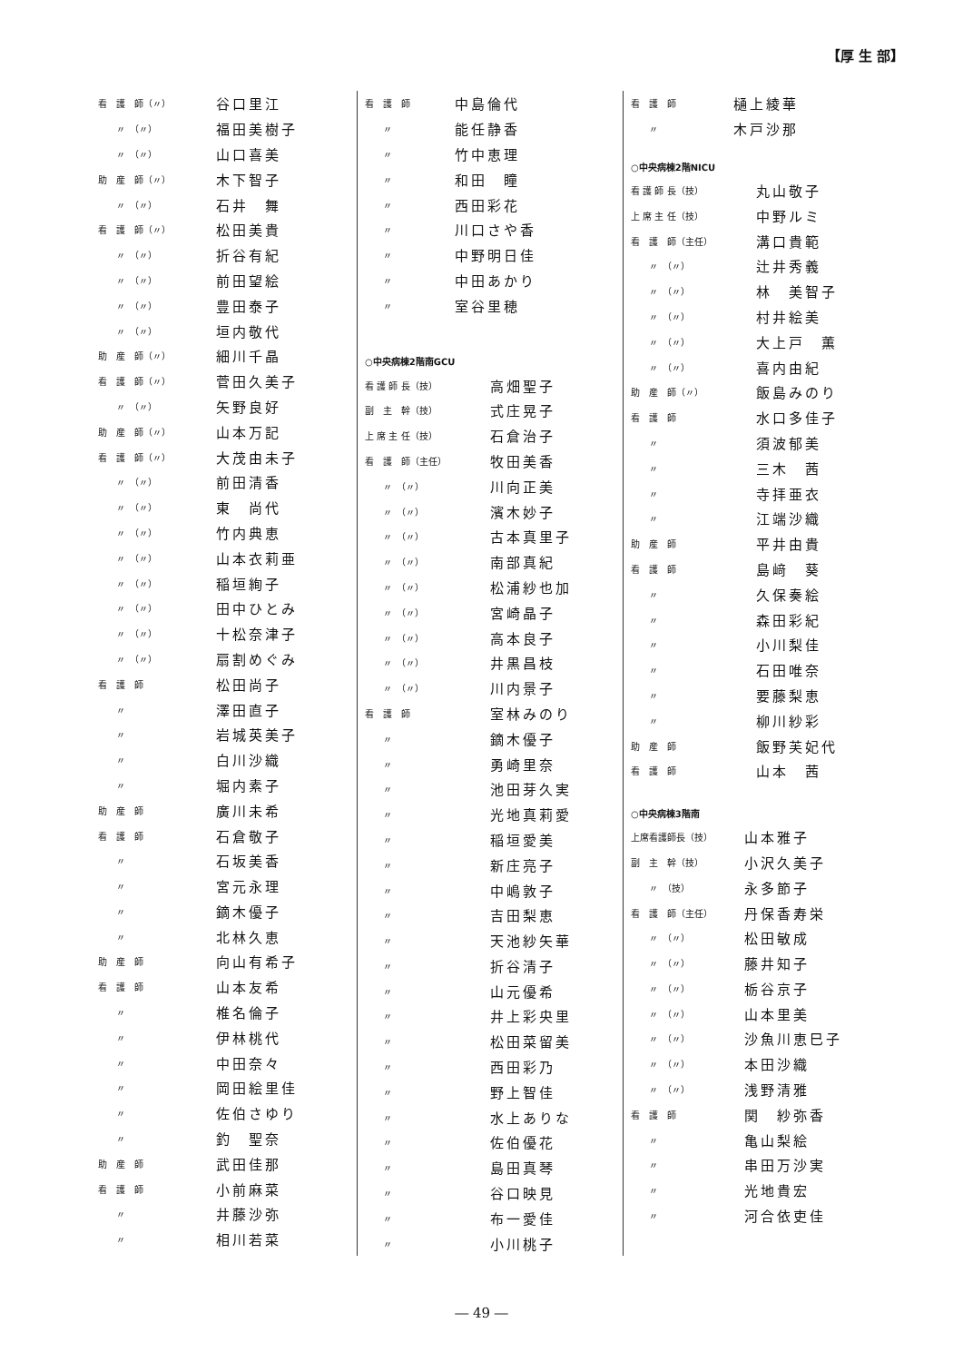【厚 生 部】
| 看 護 師（〃） | 谷口里江 |
| 〃 （〃） | 福田美樹子 |
| 〃 （〃） | 山口喜美 |
| 助 産 師（〃） | 木下智子 |
| 〃 （〃） | 石井 舞 |
| 看 護 師（〃） | 松田美貴 |
| 〃 （〃） | 折谷有紀 |
| 〃 （〃） | 前田望絵 |
| 〃 （〃） | 豊田泰子 |
| 〃 （〃） | 垣内敬代 |
| 助 産 師（〃） | 細川千晶 |
| 看 護 師（〃） | 菅田久美子 |
| 〃 （〃） | 矢野良好 |
| 助 産 師（〃） | 山本万記 |
| 看 護 師（〃） | 大茂由未子 |
| 〃 （〃） | 前田清香 |
| 〃 （〃） | 東 尚代 |
| 〃 （〃） | 竹内典恵 |
| 〃 （〃） | 山本衣莉亜 |
| 〃 （〃） | 稲垣絢子 |
| 〃 （〃） | 田中ひとみ |
| 〃 （〃） | 十松奈津子 |
| 〃 （〃） | 扇割めぐみ |
| 看 護 師 | 松田尚子 |
| 〃 | 澤田直子 |
| 〃 | 岩城英美子 |
| 〃 | 白川沙織 |
| 〃 | 堀内素子 |
| 助 産 師 | 廣川未希 |
| 看 護 師 | 石倉敬子 |
| 〃 | 石坂美香 |
| 〃 | 宮元永理 |
| 〃 | 鏑木優子 |
| 〃 | 北林久恵 |
| 助 産 師 | 向山有希子 |
| 看 護 師 | 山本友希 |
| 〃 | 椎名倫子 |
| 〃 | 伊林桃代 |
| 〃 | 中田奈々 |
| 〃 | 岡田絵里佳 |
| 〃 | 佐伯さゆり |
| 〃 | 釣 聖奈 |
| 助 産 師 | 武田佳那 |
| 看 護 師 | 小前麻菜 |
| 〃 | 井藤沙弥 |
| 〃 | 相川若菜 |
| 看 護 師 | 中島倫代 |
| 〃 | 能任静香 |
| 〃 | 竹中恵理 |
| 〃 | 和田 瞳 |
| 〃 | 西田彩花 |
| 〃 | 川口さや香 |
| 〃 | 中野明日佳 |
| 〃 | 中田あかり |
| 〃 | 室谷里穂 |
○中央病棟2階南GCU
| 看 護 師 長（技） | 高畑聖子 |
| 副 主 幹（技） | 式庄晃子 |
| 上 席 主 任（技） | 石倉治子 |
| 看 護 師（主任） | 牧田美香 |
| 〃 （〃） | 川向正美 |
| 〃 （〃） | 濱木妙子 |
| 〃 （〃） | 古本真里子 |
| 〃 （〃） | 南部真紀 |
| 〃 （〃） | 松浦紗也加 |
| 〃 （〃） | 宮崎晶子 |
| 〃 （〃） | 高本良子 |
| 〃 （〃） | 井黒昌枝 |
| 〃 （〃） | 川内景子 |
| 看 護 師 | 室林みのり |
| 〃 | 鏑木優子 |
| 〃 | 勇崎里奈 |
| 〃 | 池田芽久実 |
| 〃 | 光地真莉愛 |
| 〃 | 稲垣愛美 |
| 〃 | 新庄亮子 |
| 〃 | 中嶋敦子 |
| 〃 | 吉田梨恵 |
| 〃 | 天池紗矢華 |
| 〃 | 折谷清子 |
| 〃 | 山元優希 |
| 〃 | 井上彩央里 |
| 〃 | 松田菜留美 |
| 〃 | 西田彩乃 |
| 〃 | 野上智佳 |
| 〃 | 水上ありな |
| 〃 | 佐伯優花 |
| 〃 | 島田真琴 |
| 〃 | 谷口映見 |
| 〃 | 布一愛佳 |
| 〃 | 小川桃子 |
| 看 護 師 | 樋上綾華 |
| 〃 | 木戸沙那 |
○中央病棟2階NICU
| 看 護 師 長（技） | 丸山敬子 |
| 上 席 主 任（技） | 中野ルミ |
| 看 護 師（主任） | 溝口貴範 |
| 〃 （〃） | 辻井秀義 |
| 〃 （〃） | 林 美智子 |
| 〃 （〃） | 村井絵美 |
| 〃 （〃） | 大上戸 薫 |
| 〃 （〃） | 喜内由紀 |
| 助 産 師（〃） | 飯島みのり |
| 看 護 師 | 水口多佳子 |
| 〃 | 須波郁美 |
| 〃 | 三木 茜 |
| 〃 | 寺拝亜衣 |
| 〃 | 江端沙織 |
| 助 産 師 | 平井由貴 |
| 看 護 師 | 島﨑 葵 |
| 〃 | 久保奏絵 |
| 〃 | 森田彩紀 |
| 〃 | 小川梨佳 |
| 〃 | 石田唯奈 |
| 〃 | 要藤梨恵 |
| 〃 | 柳川紗彩 |
| 助 産 師 | 飯野芙妃代 |
| 看 護 師 | 山本 茜 |
○中央病棟3階南
| 上席看護師長（技） | 山本雅子 |
| 副 主 幹（技） | 小沢久美子 |
| 〃 （技） | 永多節子 |
| 看 護 師（主任） | 丹保香寿栄 |
| 〃 （〃） | 松田敏成 |
| 〃 （〃） | 藤井知子 |
| 〃 （〃） | 栃谷京子 |
| 〃 （〃） | 山本里美 |
| 〃 （〃） | 沙魚川恵巳子 |
| 〃 （〃） | 本田沙織 |
| 〃 （〃） | 浅野清雅 |
| 看 護 師 | 関 紗弥香 |
| 〃 | 亀山梨絵 |
| 〃 | 串田万沙実 |
| 〃 | 光地貴宏 |
| 〃 | 河合依吏佳 |
― 49 ―